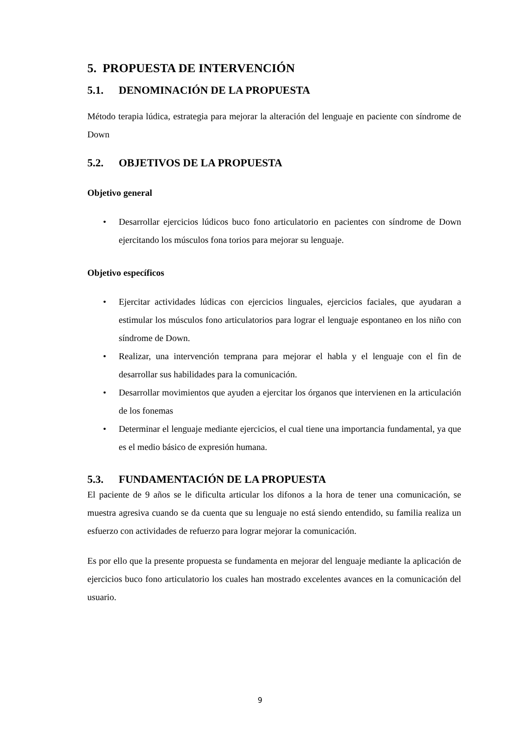5. PROPUESTA DE INTERVENCIÓN
5.1. DENOMINACIÓN DE LA PROPUESTA
Método terapia lúdica, estrategia para mejorar la alteración del lenguaje en paciente con síndrome de Down
5.2. OBJETIVOS DE LA PROPUESTA
Objetivo general
• Desarrollar ejercicios lúdicos buco fono articulatorio en pacientes con síndrome de Down ejercitando los músculos fona torios para mejorar su lenguaje.
Objetivo específicos
• Ejercitar actividades lúdicas con ejercicios linguales, ejercicios faciales, que ayudaran a estimular los músculos fono articulatorios para lograr el lenguaje espontaneo en los niño con síndrome de Down.
• Realizar, una intervención temprana para mejorar el habla y el lenguaje con el fin de desarrollar sus habilidades para la comunicación.
• Desarrollar movimientos que ayuden a ejercitar los órganos que intervienen en la articulación de los fonemas
• Determinar el lenguaje mediante ejercicios, el cual tiene una importancia fundamental, ya que es el medio básico de expresión humana.
5.3. FUNDAMENTACIÓN DE LA PROPUESTA
El paciente de 9 años se le dificulta articular los difonos a la hora de tener una comunicación, se muestra agresiva cuando se da cuenta que su lenguaje no está siendo entendido, su familia realiza un esfuerzo con actividades de refuerzo para lograr mejorar la comunicación.
Es por ello que la presente propuesta se fundamenta en mejorar del lenguaje mediante la aplicación de ejercicios buco fono articulatorio los cuales han mostrado excelentes avances en la comunicación del usuario.
9